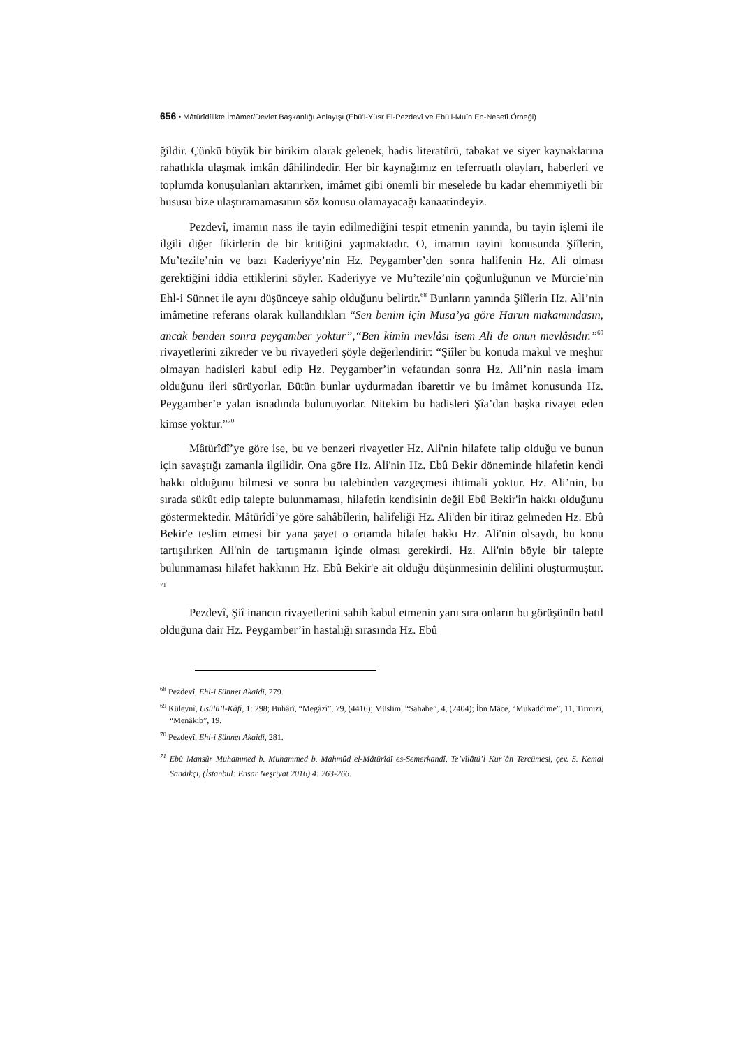656 • Mâtürîdîlikte İmâmet/Devlet Başkanlığı Anlayışı (Ebü’l-Yüsr El-Pezdevî ve Ebü’l-Muîn En-Nesefî Örneği)
ğildir. Çünkü büyük bir birikim olarak gelenek, hadis literatürü, tabakat ve siyer kaynaklarına rahatlıkla ulaşmak imkân dâhilindedir. Her bir kaynağımız en teferruatlı olayları, haberleri ve toplumda konuşulanları aktarırken, imâmet gibi önemli bir meselede bu kadar ehemmiyetli bir hususu bize ulaştıramamasının söz konusu olamayacağı kanaatindeyiz.
Pezdevî, imamın nass ile tayin edilmediğini tespit etmenin yanında, bu tayin işlemi ile ilgili diğer fikirlerin de bir kritiğini yapmaktadır. O, imamın tayini konusunda Şiîlerin, Mu’tezile’nin ve bazı Kaderiyye’nin Hz. Peygamber’den sonra halifenin Hz. Ali olması gerektiğini iddia ettiklerini söyler. Kaderiyye ve Mu’tezile’nin çoğunluğunun ve Mürcie’nin Ehl-i Sünnet ile aynı düşünceye sahip olduğunu belirtir.<sup>68</sup> Bunların yanında Şiîlerin Hz. Ali’nin imâmetine referans olarak kullandıkları “Sen benim için Musa’ya göre Harun makamındasın, ancak benden sonra peygamber yoktur”,“Ben kimin mevlâsı isem Ali de onun mevlâsıdır.”<sup>69</sup> rivayetlerini zikreder ve bu rivayetleri şöyle değerlendirir: “Şiîler bu konuda makul ve meşhur olmayan hadisleri kabul edip Hz. Peygamber’in vefatından sonra Hz. Ali’nin nasla imam olduğunu ileri sürüyorlar. Bütün bunlar uydurmadan ibarettir ve bu imâmet konusunda Hz. Peygamber’e yalan isnadında bulunuyorlar. Nitekim bu hadisleri Şîa’dan başka rivayet eden kimse yoktur.”<sup>70</sup>
Mâtürîdî’ye göre ise, bu ve benzeri rivayetler Hz. Ali'nin hilafete talip olduğu ve bunun için savaştığı zamanla ilgilidir. Ona göre Hz. Ali'nin Hz. Ebû Bekir döneminde hilafetin kendi hakkı olduğunu bilmesi ve sonra bu talebinden vazgeçmesi ihtimali yoktur. Hz. Ali’nin, bu sırada sükût edip talepte bulunmaması, hilafetin kendisinin değil Ebû Bekir'in hakkı olduğunu göstermektedir. Mâtürîdî’ye göre sahâbîlerin, halifeliği Hz. Ali'den bir itiraz gelmeden Hz. Ebû Bekir'e teslim etmesi bir yana şayet o ortamda hilafet hakkı Hz. Ali'nin olsaydı, bu konu tartışılırken Ali'nin de tartışmanın içinde olması gerekirdi. Hz. Ali'nin böyle bir talepte bulunmaması hilafet hakkının Hz. Ebû Bekir'e ait olduğu düşünmesinin delilini oluşturmuştur. <sup>71</sup>
Pezdevî, Şiî inancın rivayetlerini sahih kabul etmenin yanı sıra onların bu görüşünün batıl olduğuna dair Hz. Peygamber’in hastalığı sırasında Hz. Ebû
<sup>68</sup> Pezdevî, Ehl-i Sünnet Akaidi, 279.
<sup>69</sup> Küleynî, Usûlü’l-Kâfî, 1: 298; Buhârî, “Megâzî”, 79, (4416); Müslim, “Sahabe”, 4, (2404); İbn Mâce, “Mukaddime”, 11, Tirmizi, “Menâkıb”, 19.
<sup>70</sup> Pezdevî, Ehl-i Sünnet Akaidi, 281.
<sup>71</sup> Ebû Mansûr Muhammed b. Muhammed b. Mahmûd el-Mâtürîdî es-Semerkandî, Te’vîlâtü’l Kur’ân Tercümesi, çev. S. Kemal Sandıkçı, (İstanbul: Ensar Neşriyat 2016) 4: 263-266.